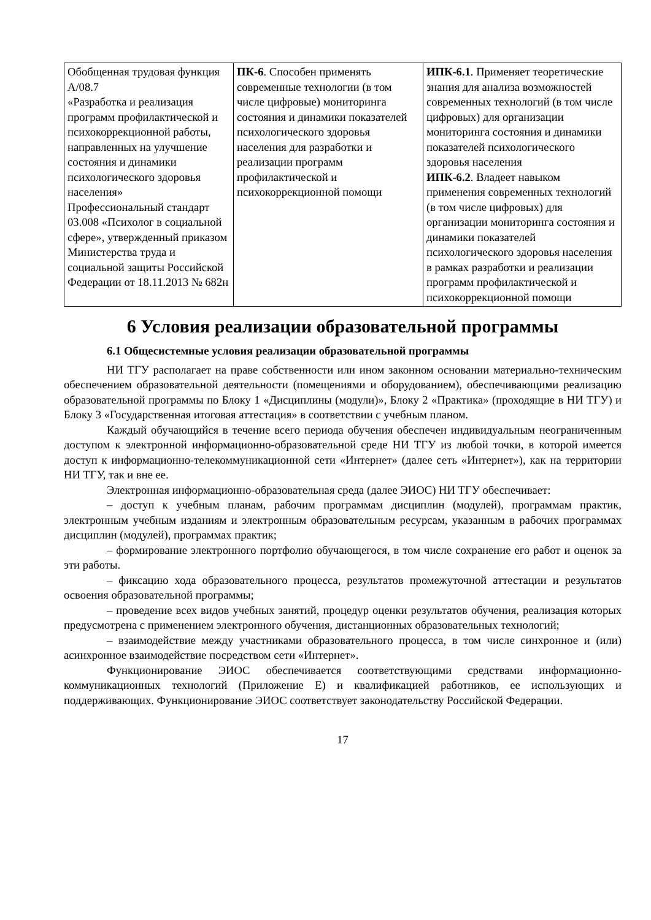| Обобщенная трудовая функция А/08.7 «Разработка и реализация программ профилактической и психокоррекционной работы, направленных на улучшение состояния и динамики психологического здоровья населения» Профессиональный стандарт 03.008 «Психолог в социальной сфере», утвержденный приказом Министерства труда и социальной защиты Российской Федерации от 18.11.2013 № 682н | ПК-6 . Способен применять современные технологии (в том числе цифровые) мониторинга состояния и динамики показателей психологического здоровья населения для разработки и реализации программ профилактической и психокоррекционной помощи | ИПК-6.1 . Применяет теоретические знания для анализа возможностей современных технологий (в том числе цифровых) для организации мониторинга состояния и динамики показателей психологического здоровья населения ИПК-6.2 . Владеет навыком применения современных технологий (в том числе цифровых) для организации мониторинга состояния и динамики показателей психологического здоровья населения в рамках разработки и реализации программ профилактической и психокоррекционной помощи |
6 Условия реализации образовательной программы
6.1 Общесистемные условия реализации образовательной программы
НИ ТГУ располагает на праве собственности или ином законном основании материально-техническим обеспечением образовательной деятельности (помещениями и оборудованием), обеспечивающими реализацию образовательной программы по Блоку 1 «Дисциплины (модули)», Блоку 2 «Практика» (проходящие в НИ ТГУ) и Блоку 3 «Государственная итоговая аттестация» в соответствии с учебным планом.
Каждый обучающийся в течение всего периода обучения обеспечен индивидуальным неограниченным доступом к электронной информационно-образовательной среде НИ ТГУ из любой точки, в которой имеется доступ к информационно-телекоммуникационной сети «Интернет» (далее сеть «Интернет»), как на территории НИ ТГУ, так и вне ее.
Электронная информационно-образовательная среда (далее ЭИОС) НИ ТГУ обеспечивает:
– доступ к учебным планам, рабочим программам дисциплин (модулей), программам практик, электронным учебным изданиям и электронным образовательным ресурсам, указанным в рабочих программах дисциплин (модулей), программах практик;
– формирование электронного портфолио обучающегося, в том числе сохранение его работ и оценок за эти работы.
– фиксацию хода образовательного процесса, результатов промежуточной аттестации и результатов освоения образовательной программы;
– проведение всех видов учебных занятий, процедур оценки результатов обучения, реализация которых предусмотрена с применением электронного обучения, дистанционных образовательных технологий;
– взаимодействие между участниками образовательного процесса, в том числе синхронное и (или) асинхронное взаимодействие посредством сети «Интернет».
Функционирование ЭИОС обеспечивается соответствующими средствами информационно-коммуникационных технологий (Приложение Е) и квалификацией работников, ее использующих и поддерживающих. Функционирование ЭИОС соответствует законодательству Российской Федерации.
17